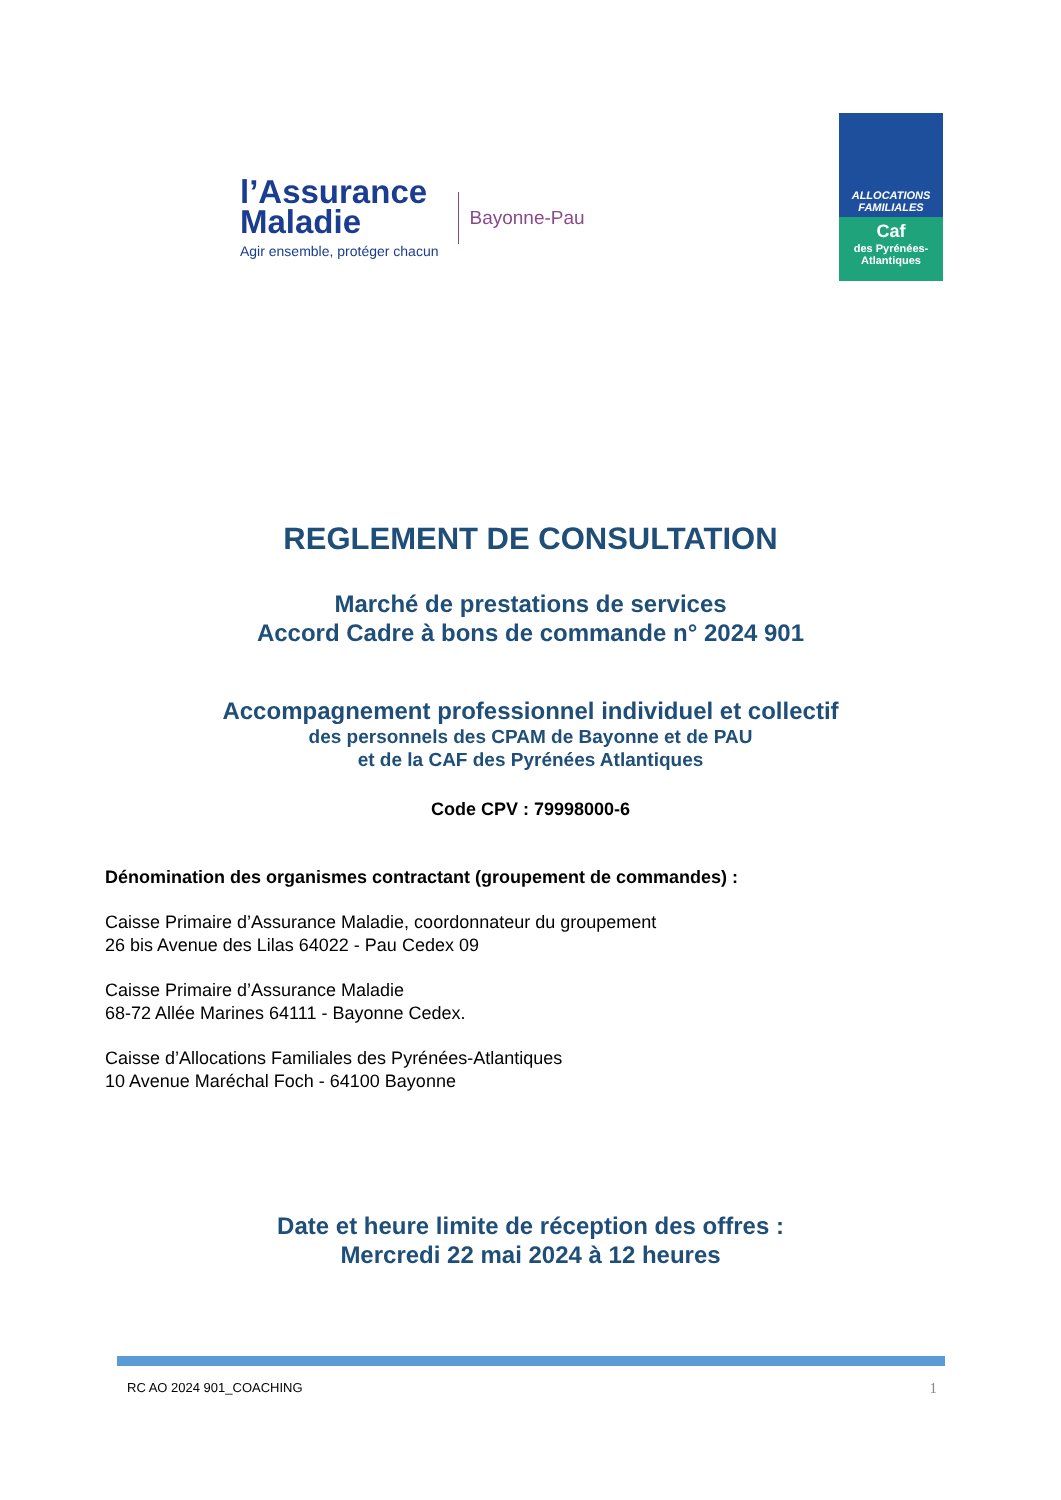l’Assurance
Maladie
Agir ensemble, protéger chacun
Bayonne-Pau
ALLOCATIONS
FAMILIALES
Caf
des Pyrénées-
Atlantiques
REGLEMENT DE CONSULTATION
Marché de prestations de services
Accord Cadre à bons de commande n° 2024 901
Accompagnement professionnel individuel et collectif
des personnels des CPAM de Bayonne et de PAU
et de la CAF des Pyrénées Atlantiques
Code CPV : 79998000-6
Dénomination des organismes contractant (groupement de commandes) :
Caisse Primaire d’Assurance Maladie, coordonnateur du groupement
26 bis Avenue des Lilas 64022 - Pau Cedex 09
Caisse Primaire d’Assurance Maladie
68-72 Allée Marines 64111 - Bayonne Cedex.
Caisse d’Allocations Familiales des Pyrénées-Atlantiques
10 Avenue Maréchal Foch - 64100 Bayonne
Date et heure limite de réception des offres :
Mercredi 22 mai 2024 à 12 heures
RC AO 2024 901_COACHING 1